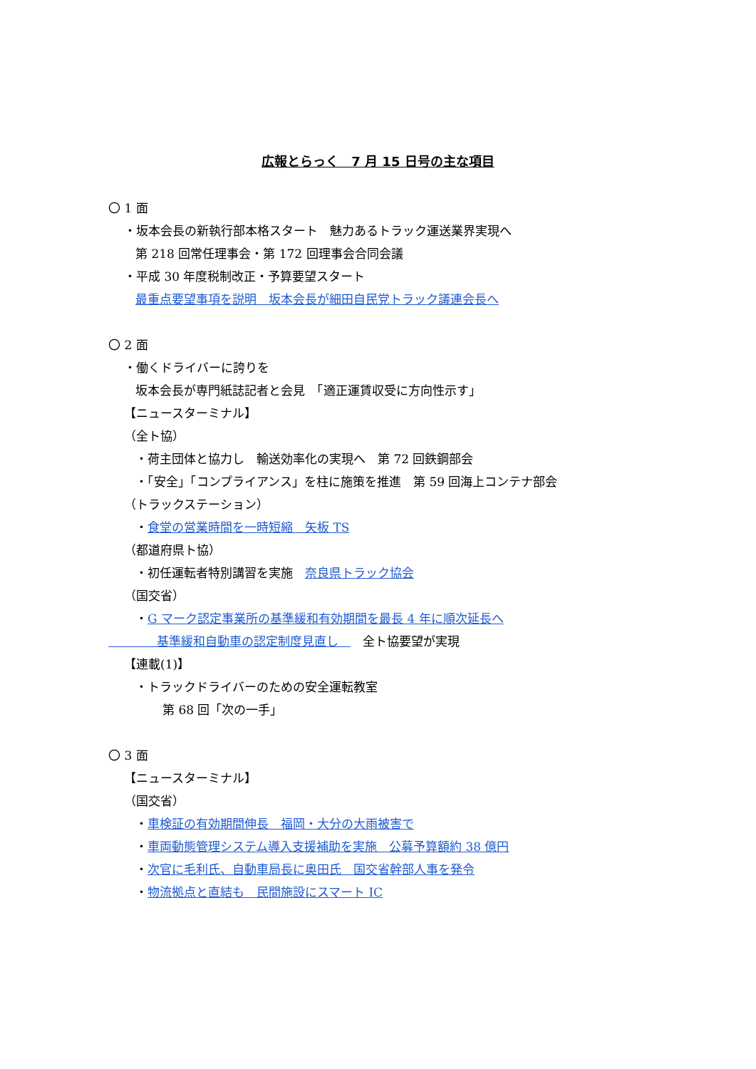広報とらっく　7 月 15 日号の主な項目
〇 1 面
・坂本会長の新執行部本格スタート　魅力あるトラック運送業界実現へ
第 218 回常任理事会・第 172 回理事会合同会議
・平成 30 年度税制改正・予算要望スタート
最重点要望事項を説明　坂本会長が細田自民党トラック議連会長へ
〇 2 面
・働くドライバーに誇りを
坂本会長が専門紙誌記者と会見　「適正運賃収受に方向性示す」
【ニュースターミナル】
（全ト協）
・荷主団体と協力し　輸送効率化の実現へ　第 72 回鉄鋼部会
・「安全」「コンプライアンス」を柱に施策を推進　第 59 回海上コンテナ部会
（トラックステーション）
・食堂の営業時間を一時短縮　矢板 TS
（都道府県ト協）
・初任運転者特別講習を実施　奈良県トラック協会
（国交省）
・G マーク認定事業所の基準緩和有効期間を最長 4 年に順次延長へ
　　　　基準緩和自動車の認定制度見直し　　全ト協要望が実現
【連載(1)】
・トラックドライバーのための安全運転教室
第 68 回「次の一手」
〇 3 面
【ニュースターミナル】
（国交省）
・車検証の有効期間伸長　福岡・大分の大雨被害で
・車両動態管理システム導入支援補助を実施　公募予算額約 38 億円
・次官に毛利氏、自動車局長に奥田氏　国交省幹部人事を発令
・物流拠点と直結も　民間施設にスマート IC